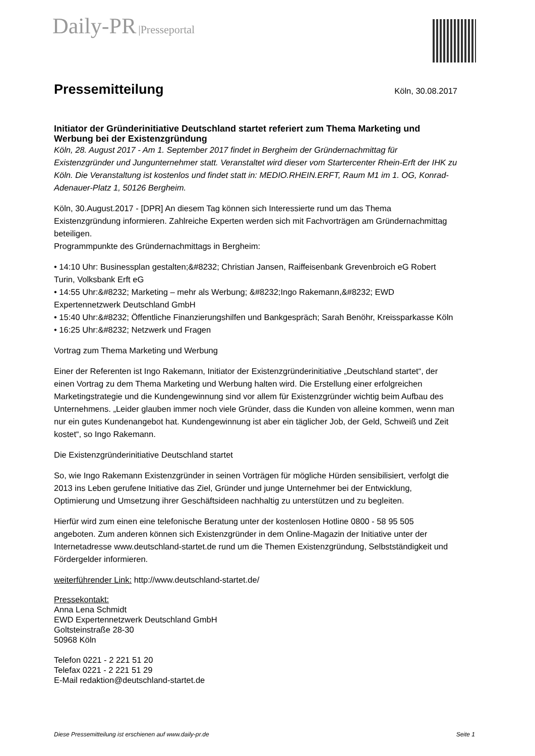Daily-PR |Presseportal
Pressemitteilung
Köln, 30.08.2017
Initiator der Gründerinitiative Deutschland startet referiert zum Thema Marketing und Werbung bei der Existenzgründung
Köln, 28. August 2017 - Am 1. September 2017 findet in Bergheim der Gründernachmittag für Existenzgründer und Jungunternehmer statt. Veranstaltet wird dieser vom Startercenter Rhein-Erft der IHK zu Köln. Die Veranstaltung ist kostenlos und findet statt in: MEDIO.RHEIN.ERFT, Raum M1 im 1. OG, Konrad-Adenauer-Platz 1, 50126 Bergheim.
Köln, 30.August.2017 - [DPR] An diesem Tag können sich Interessierte rund um das Thema Existenzgründung informieren. Zahlreiche Experten werden sich mit Fachvorträgen am Gründernachmittag beteiligen.
Programmpunkte des Gründernachmittags in Bergheim:
• 14:10 Uhr: Businessplan gestalten;&#8232; Christian Jansen, Raiffeisenbank Grevenbroich eG Robert Turin, Volksbank Erft eG
• 14:55 Uhr:&#8232; Marketing – mehr als Werbung; &#8232;Ingo Rakemann,&#8232; EWD Expertennetzwerk Deutschland GmbH
• 15:40 Uhr:&#8232; Öffentliche Finanzierungshilfen und Bankgespräch; Sarah Benöhr, Kreissparkasse Köln
• 16:25 Uhr:&#8232; Netzwerk und Fragen
Vortrag zum Thema Marketing und Werbung
Einer der Referenten ist Ingo Rakemann, Initiator der Existenzgründerinitiative „Deutschland startet“, der einen Vortrag zu dem Thema Marketing und Werbung halten wird. Die Erstellung einer erfolgreichen Marketingstrategie und die Kundengewinnung sind vor allem für Existenzgründer wichtig beim Aufbau des Unternehmens. „Leider glauben immer noch viele Gründer, dass die Kunden von alleine kommen, wenn man nur ein gutes Kundenangebot hat. Kundengewinnung ist aber ein täglicher Job, der Geld, Schweiß und Zeit kostet“, so Ingo Rakemann.
Die Existenzgründerinitiative Deutschland startet
So, wie Ingo Rakemann Existenzgründer in seinen Vorträgen für mögliche Hürden sensibilisiert, verfolgt die 2013 ins Leben gerufene Initiative das Ziel, Gründer und junge Unternehmer bei der Entwicklung, Optimierung und Umsetzung ihrer Geschäftsideen nachhaltig zu unterstützen und zu begleiten.
Hierfür wird zum einen eine telefonische Beratung unter der kostenlosen Hotline 0800 - 58 95 505 angeboten. Zum anderen können sich Existenzgründer in dem Online-Magazin der Initiative unter der Internetadresse www.deutschland-startet.de rund um die Themen Existenzgründung, Selbstständigkeit und Fördergelder informieren.
weiterführender Link: http://www.deutschland-startet.de/
Pressekontakt:
Anna Lena Schmidt
EWD Expertennetzwerk Deutschland GmbH
Goltsteinstraße 28-30
50968 Köln
Telefon 0221 - 2 221 51 20
Telefax 0221 - 2 221 51 29
E-Mail redaktion@deutschland-startet.de
Diese Pressemitteilung ist erschienen auf www.daily-pr.de Seite 1